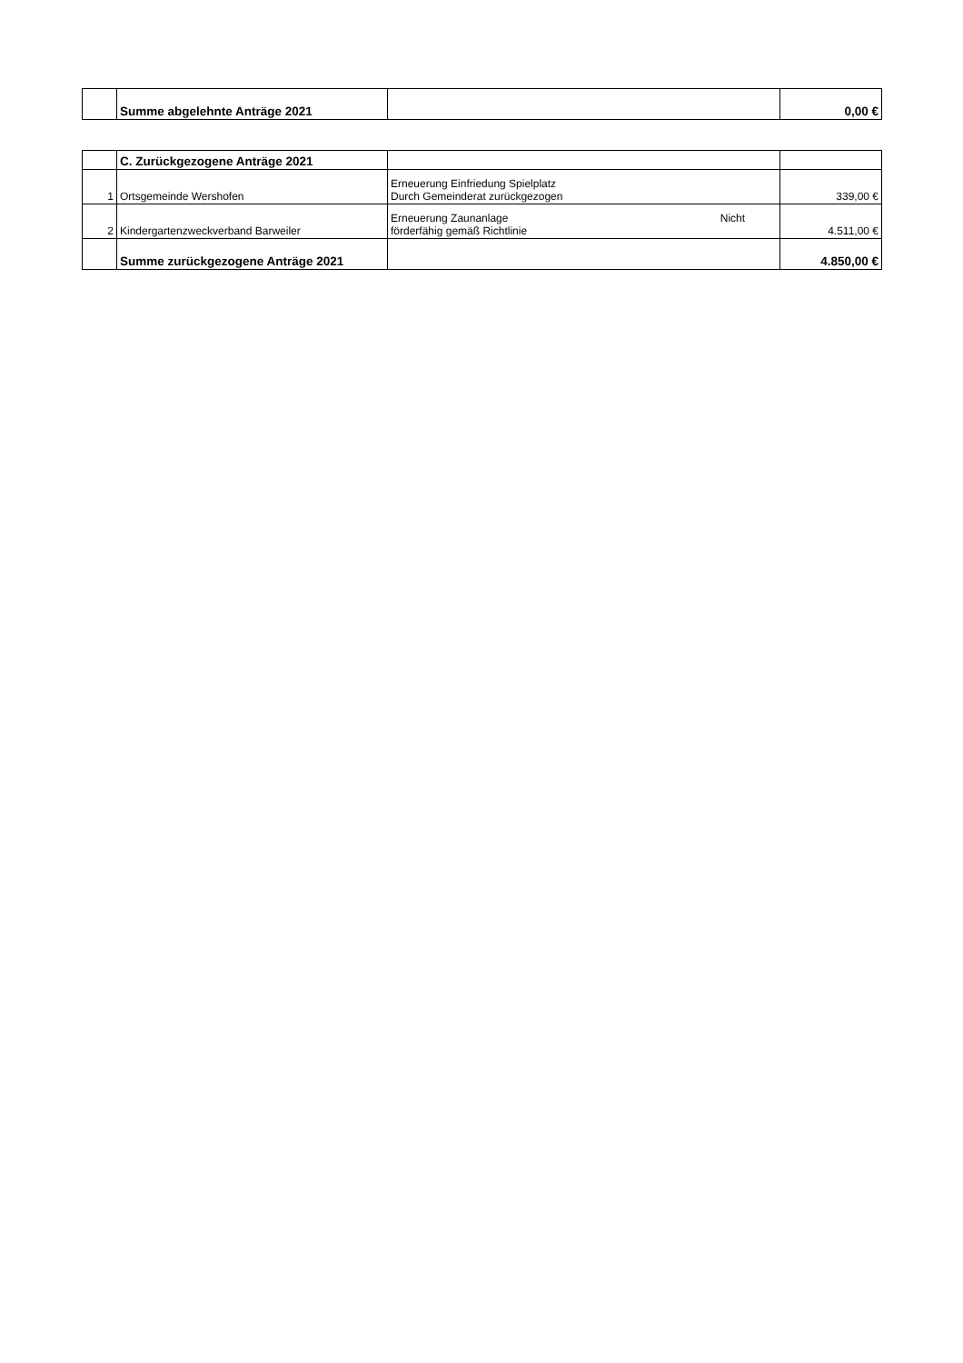| | Summe abgelehnte Anträge 2021 | | 0,00 € |
| | C. Zurückgezogene Anträge 2021 | | |
| 1 | Ortsgemeinde Wershofen | Erneuerung Einfriedung Spielplatz Durch Gemeinderat zurückgezogen | 339,00 € |
| 2 | Kindergartenzweckverband Barweiler | Erneuerung Zaunanlage Nicht förderfähig gemäß Richtlinie | 4.511,00 € |
| | Summe zurückgezogene Anträge 2021 | | 4.850,00 € |